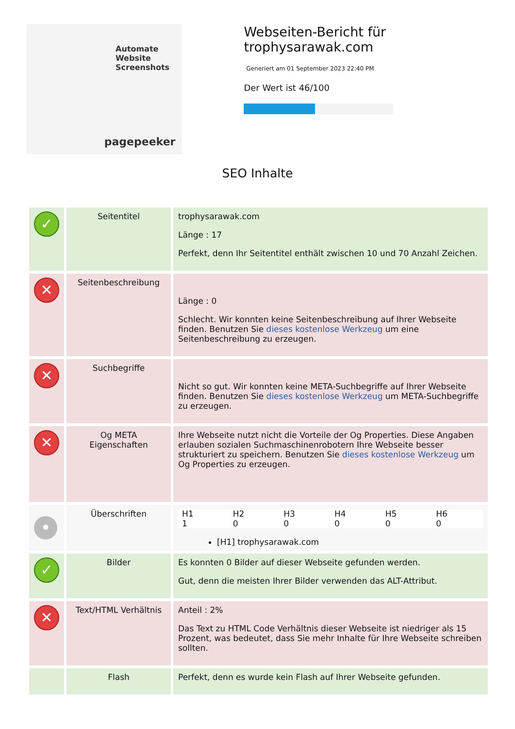Automate
Website
Screenshots
pagepeeker
Webseiten-Bericht für trophysarawak.com
Generiert am 01 September 2023 22:40 PM
Der Wert ist 46/100
SEO Inhalte
| ✓ | Seitentitel | trophysarawak.com Länge : 17 Perfekt, denn Ihr Seitentitel enthält zwischen 10 und 70 Anzahl Zeichen. |
| ✕ | Seitenbeschreibung | Länge : 0 Schlecht. Wir konnten keine Seitenbeschreibung auf Ihrer Webseite finden. Benutzen Sie dieses kostenlose Werkzeug um eine Seitenbeschreibung zu erzeugen. |
| ✕ | Suchbegriffe | Nicht so gut. Wir konnten keine META-Suchbegriffe auf Ihrer Webseite finden. Benutzen Sie dieses kostenlose Werkzeug um META-Suchbegriffe zu erzeugen. |
| ✕ | Og META Eigenschaften | Ihre Webseite nutzt nicht die Vorteile der Og Properties. Diese Angaben erlauben sozialen Suchmaschinenrobotern Ihre Webseite besser strukturiert zu speichern. Benutzen Sie dieses kostenlose Werkzeug um Og Properties zu erzeugen. |
| • | Überschriften | / H1 / H2 / H3 / H4 / H5 / H6 / / --- / --- / --- / --- / --- / --- / / 1 / 0 / 0 / 0 / 0 / 0 / [H1] trophysarawak.com |
| ✓ | Bilder | Es konnten 0 Bilder auf dieser Webseite gefunden werden. Gut, denn die meisten Ihrer Bilder verwenden das ALT-Attribut. |
| ✕ | Text/HTML Verhältnis | Anteil : 2% Das Text zu HTML Code Verhältnis dieser Webseite ist niedriger als 15 Prozent, was bedeutet, dass Sie mehr Inhalte für Ihre Webseite schreiben sollten. |
| | Flash | Perfekt, denn es wurde kein Flash auf Ihrer Webseite gefunden. |